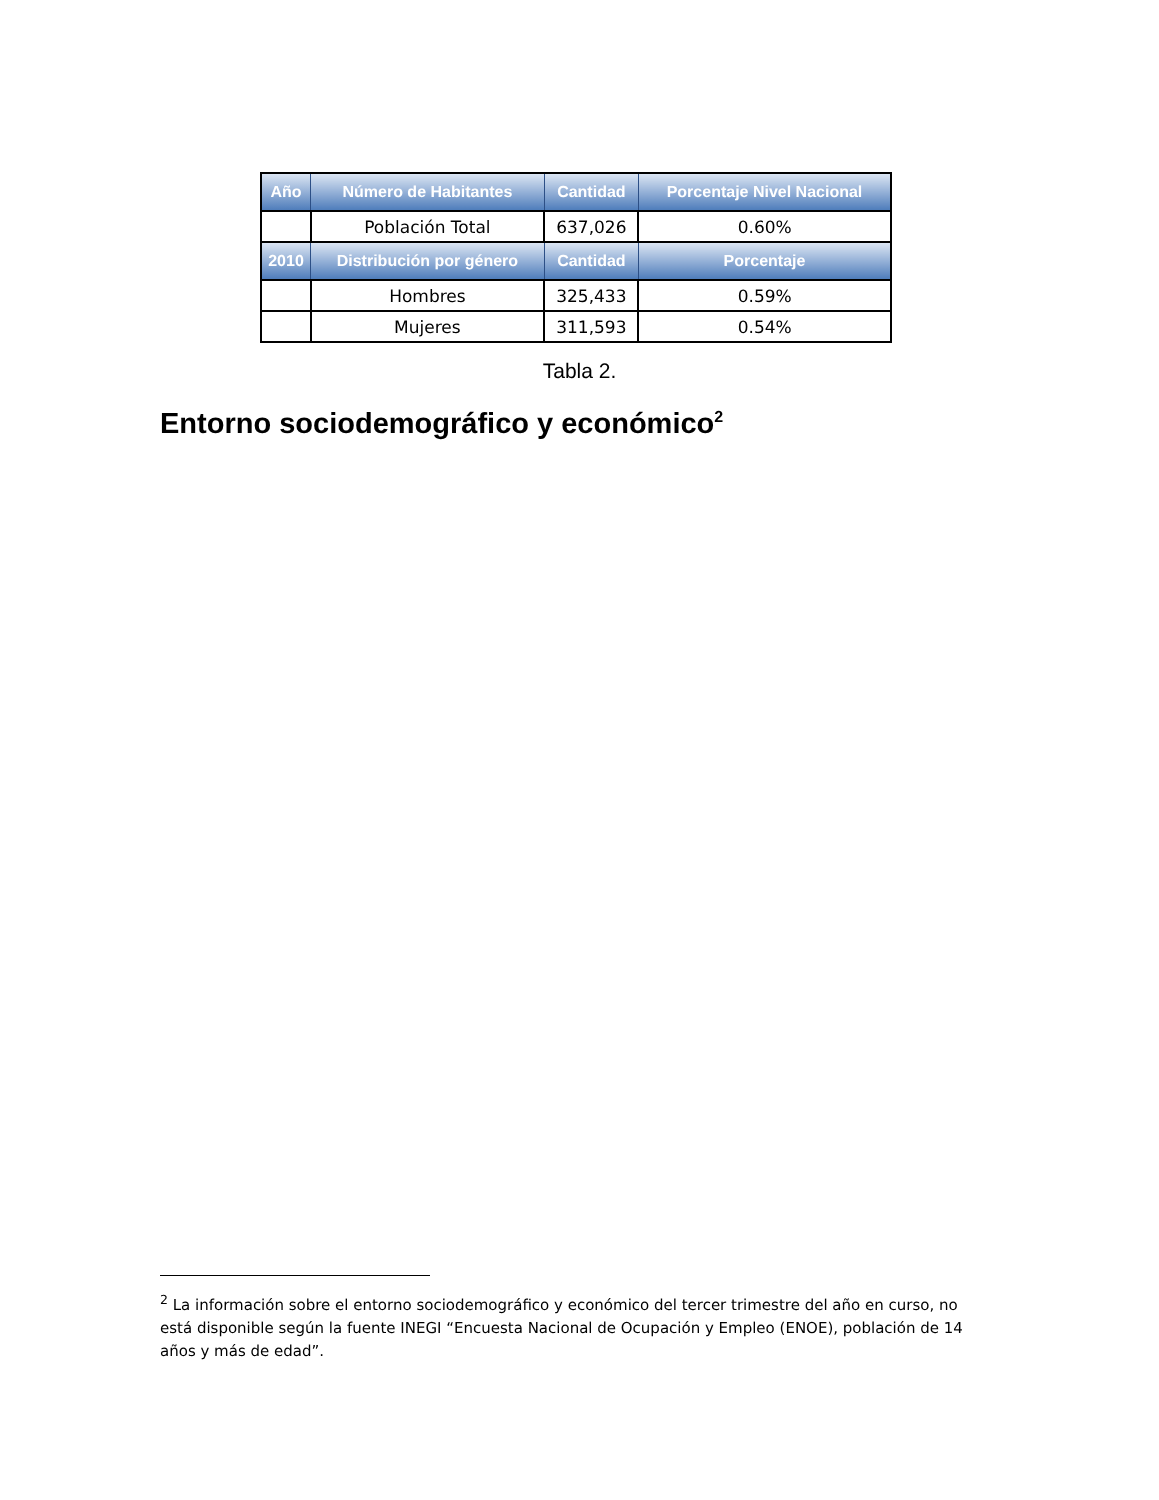| Año | Número de Habitantes | Cantidad | Porcentaje Nivel Nacional |
| --- | --- | --- | --- |
| | Población Total | 637,026 | 0.60% |
| 2010 | Distribución por género | Cantidad | Porcentaje |
| | Hombres | 325,433 | 0.59% |
| | Mujeres | 311,593 | 0.54% |
Tabla 2.
Entorno sociodemográfico y económico<sup>2</sup>
<sup>2</sup> La información sobre el entorno sociodemográfico y económico del tercer trimestre del año en curso, no está disponible según la fuente INEGI “Encuesta Nacional de Ocupación y Empleo (ENOE), población de 14 años y más de edad”.